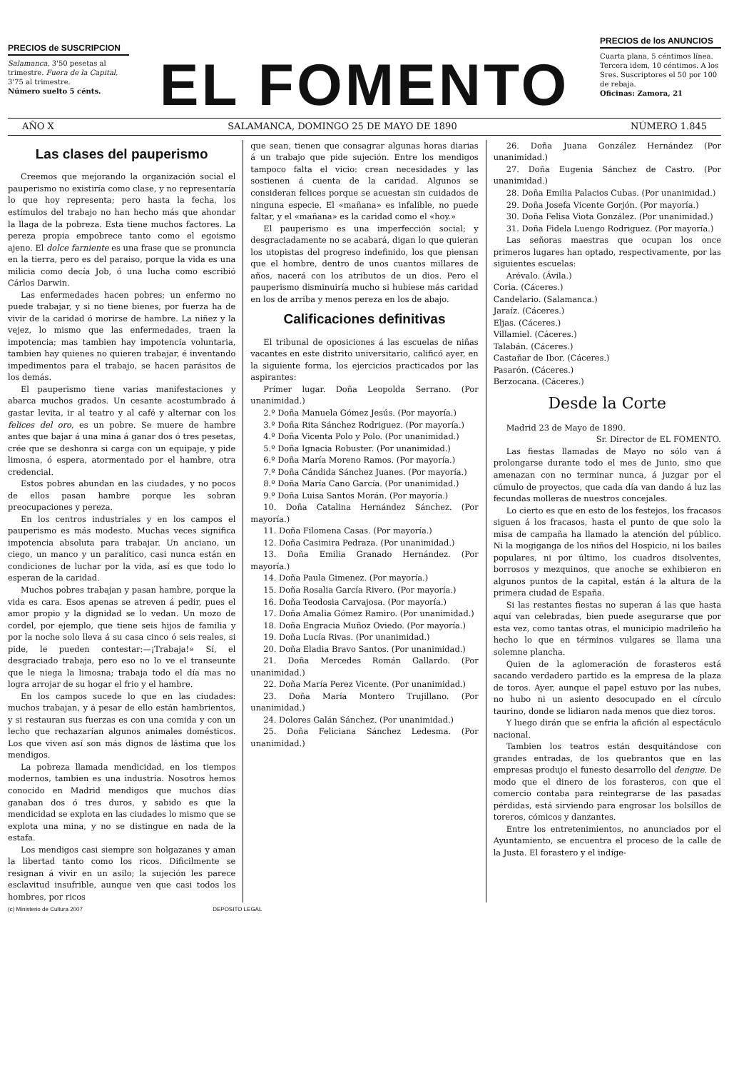PRECIOS de SUSCRIPCION
Salamanca, 3'50 pesetas al trimestre. Fuera de la Capital, 3'75 al trimestre.
Número suelto 5 cénts.
EL FOMENTO
PRECIOS de los ANUNCIOS
Cuarta plana, 5 céntimos línea. Tercera idem, 10 céntimos. A los Sres. Suscriptores el 50 por 100 de rebaja.
Oficinas: Zamora, 21
AÑO X SALAMANCA, DOMINGO 25 DE MAYO DE 1890 NÚMERO 1.845
Las clases del pauperismo
Creemos que mejorando la organización social el pauperismo no existiría como clase, y no representaría lo que hoy representa; pero hasta la fecha, los estímulos del trabajo no han hecho más que ahondar la llaga de la pobreza. Esta tiene muchos factores. La pereza propia empobrece tanto como el egoismo ajeno. El dolce farniente es una frase que se pronuncia en la tierra, pero es del paraiso, porque la vida es una milicia como decía Job, ó una lucha como escribió Cárlos Darwin.
Las enfermedades hacen pobres; un enfermo no puede trabajar, y si no tiene bienes, por fuerza ha de vivir de la caridad ó morirse de hambre. La niñez y la vejez, lo mismo que las enfermedades, traen la impotencia; mas tambien hay impotencia voluntaria, tambien hay quienes no quieren trabajar, é inventando impedimentos para el trabajo, se hacen parásitos de los demás.
El pauperismo tiene varias manifestaciones y abarca muchos grados. Un cesante acostumbrado á gastar levita, ir al teatro y al café y alternar con los felices del oro, es un pobre. Se muere de hambre antes que bajar á una mina á ganar dos ó tres pesetas, crée que se deshonra si carga con un equipaje, y pide limosna, ó espera, atormentado por el hambre, otra credencial.
Estos pobres abundan en las ciudades, y no pocos de ellos pasan hambre porque les sobran preocupaciones y pereza.
En los centros industriales y en los campos el pauperismo es más modesto. Muchas veces significa impotencia absoluta para trabajar. Un anciano, un ciego, un manco y un paralítico, casi nunca están en condiciones de luchar por la vida, así es que todo lo esperan de la caridad.
Muchos pobres trabajan y pasan hambre, porque la vida es cara. Esos apenas se atreven á pedir, pues el amor propio y la dignidad se lo vedan. Un mozo de cordel, por ejemplo, que tiene seis hijos de familia y por la noche solo lleva á su casa cinco ó seis reales, si pide, le pueden contestar:—¡Trabaja!» Sí, el desgraciado trabaja, pero eso no lo ve el transeunte que le niega la limosna; trabaja todo el día mas no logra arrojar de su hogar el frio y el hambre.
En los campos sucede lo que en las ciudades: muchos trabajan, y á pesar de ello están hambrientos, y si restauran sus fuerzas es con una comida y con un lecho que rechazarían algunos animales domésticos. Los que viven así son más dignos de lástima que los mendigos.
La pobreza llamada mendicidad, en los tiempos modernos, tambien es una industria. Nosotros hemos conocido en Madrid mendigos que muchos días ganaban dos ó tres duros, y sabido es que la mendicidad se explota en las ciudades lo mismo que se explota una mina, y no se distingue en nada de la estafa.
Los mendigos casi siempre son holgazanes y aman la libertad tanto como los ricos. Dificilmente se resignan á vivir en un asilo; la sujeción les parece esclavitud insufrible, aunque ven que casi todos los hombres, por ricos
que sean, tienen que consagrar algunas horas diarias á un trabajo que pide sujeción. Entre los mendigos tampoco falta el vicio: crean necesidades y las sostienen á cuenta de la caridad. Algunos se consideran felices porque se acuestan sin cuidados de ninguna especie. El «mañana» es infalible, no puede faltar, y el «mañana» es la caridad como el «hoy.»
El pauperismo es una imperfección social; y desgraciadamente no se acabará, digan lo que quieran los utopistas del progreso indefinido, los que piensan que el hombre, dentro de unos cuantos millares de años, nacerá con los atributos de un dios. Pero el pauperismo disminuiría mucho si hubiese más caridad en los de arriba y menos pereza en los de abajo.
Calificaciones definitivas
El tribunal de oposiciones á las escuelas de niñas vacantes en este distrito universitario, calificó ayer, en la siguiente forma, los ejercicios practicados por las aspirantes:
Prímer lugar. Doña Leopolda Serrano. (Por unanimidad.)
2.º Doña Manuela Gómez Jesús. (Por mayoría.)
3.º Doña Rita Sánchez Rodriguez. (Por mayoría.)
4.º Doña Vicenta Polo y Polo. (Por unanimidad.)
5.º Doña Ignacia Robuster. (Por unanimidad.)
6.º Doña María Moreno Ramos. (Por mayoría.)
7.º Doña Cándida Sánchez Juanes. (Por mayoría.)
8.º Doña María Cano García. (Por unanimidad.)
9.º Doña Luisa Santos Morán. (Por mayoría.)
10. Doña Catalina Hernández Sánchez. (Por mayoría.)
11. Doña Filomena Casas. (Por mayoría.)
12. Doña Casimira Pedraza. (Por unanimidad.)
13. Doña Emilia Granado Hernández. (Por mayoría.)
14. Doña Paula Gimenez. (Por mayoría.)
15. Doña Rosalia García Rivero. (Por mayoría.)
16. Doña Teodosia Carvajosa. (Por mayoría.)
17. Doña Amalia Gómez Ramiro. (Por unanimidad.)
18. Doña Engracia Muñoz Oviedo. (Por mayoría.)
19. Doña Lucía Rivas. (Por unanimidad.)
20. Doña Eladia Bravo Santos. (Por unanimidad.)
21. Doña Mercedes Román Gallardo. (Por unanimidad.)
22. Doña María Perez Vicente. (Por unanimidad.)
23. Doña María Montero Trujillano. (Por unanimidad.)
24. Dolores Galán Sánchez. (Por unanimidad.)
25. Doña Feliciana Sánchez Ledesma. (Por unanimidad.)
26. Doña Juana González Hernández (Por unanimidad.)
27. Doña Eugenia Sánchez de Castro. (Por unanimidad.)
28. Doña Emilia Palacios Cubas. (Por unanimidad.)
29. Doña Josefa Vicente Gorjón. (Por mayoría.)
30. Doña Felisa Viota González. (Por unanimidad.)
31. Doña Fidela Luengo Rodriguez. (Por mayoría.)
Las señoras maestras que ocupan los once primeros lugares han optado, respectivamente, por las siguientes escuelas:
Arévalo. (Ávila.)
Coria. (Cáceres.)
Candelario. (Salamanca.)
Jaraíz. (Cáceres.)
Eljas. (Cáceres.)
Villamiel. (Cáceres.)
Talabán. (Cáceres.)
Castañar de Ibor. (Cáceres.)
Pasarón. (Cáceres.)
Berzocana. (Cáceres.)
Desde la Corte
Madrid 23 de Mayo de 1890.
Sr. Director de EL FOMENTO.
Las fiestas llamadas de Mayo no sólo van á prolongarse durante todo el mes de Junio, sino que amenazan con no terminar nunca, á juzgar por el cúmulo de proyectos, que cada día van dando á luz las fecundas molleras de nuestros concejales.
Lo cierto es que en esto de los festejos, los fracasos siguen á los fracasos, hasta el punto de que solo la misa de campaña ha llamado la atención del público. Ni la mogiganga de los niños del Hospicio, ni los bailes populares, ni por último, los cuadros disolventes, borrosos y mezquinos, que anoche se exhibieron en algunos puntos de la capital, están á la altura de la primera ciudad de España.
Si las restantes fiestas no superan á las que hasta aquí van celebradas, bien puede asegurarse que por esta vez, como tantas otras, el municipio madrileño ha hecho lo que en términos vulgares se llama una solemne plancha.
Quien de la aglomeración de forasteros está sacando verdadero partido es la empresa de la plaza de toros. Ayer, aunque el papel estuvo por las nubes, no hubo ni un asiento desocupado en el círculo taurino, donde se lidiaron nada menos que diez toros.
Y luego dirán que se enfria la afición al espectáculo nacional.
Tambien los teatros están desquitándose con grandes entradas, de los quebrantos que en las empresas produjo el funesto desarrollo del dengue. De modo que el dinero de los forasteros, con que el comercio contaba para reintegrarse de las pasadas pérdidas, está sirviendo para engrosar los bolsillos de toreros, cómicos y danzantes.
Entre los entretenimientos, no anunciados por el Ayuntamiento, se encuentra el proceso de la calle de la Justa. El forastero y el indíge-
(c) Ministerio de Cultura 2007 DEPOSITO LEGAL